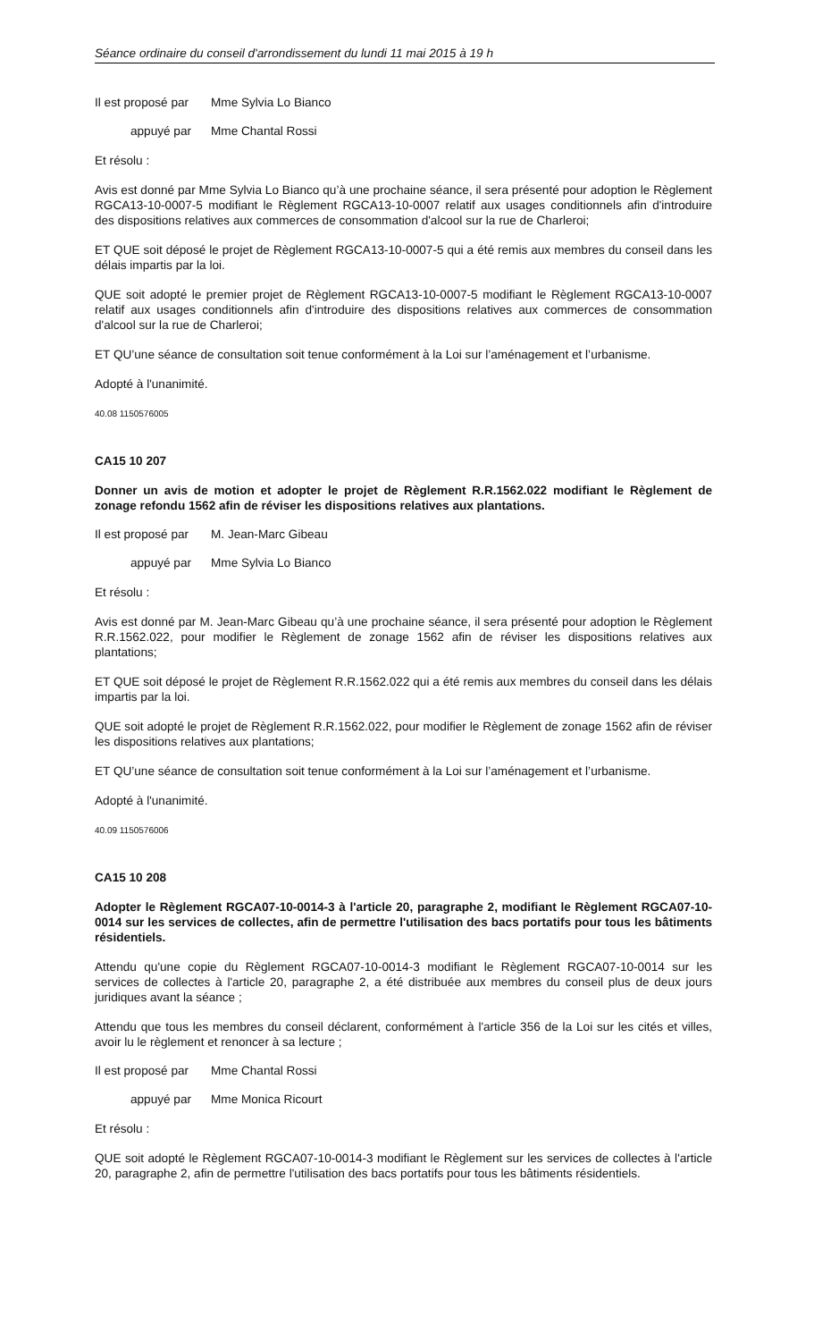Séance ordinaire du conseil d'arrondissement du lundi 11 mai 2015 à 19 h
Il est proposé par Mme Sylvia Lo Bianco
appuyé par Mme Chantal Rossi
Et résolu :
Avis est donné par Mme Sylvia Lo Bianco qu’à une prochaine séance, il sera présenté pour adoption le Règlement RGCA13-10-0007-5 modifiant le Règlement RGCA13-10-0007 relatif aux usages conditionnels afin d'introduire des dispositions relatives aux commerces de consommation d'alcool sur la rue de Charleroi;
ET QUE soit déposé le projet de Règlement RGCA13-10-0007-5 qui a été remis aux membres du conseil dans les délais impartis par la loi.
QUE soit adopté le premier projet de Règlement RGCA13-10-0007-5 modifiant le Règlement RGCA13-10-0007 relatif aux usages conditionnels afin d'introduire des dispositions relatives aux commerces de consommation d'alcool sur la rue de Charleroi;
ET QU’une séance de consultation soit tenue conformément à la Loi sur l’aménagement et l’urbanisme.
Adopté à l'unanimité.
40.08 1150576005
CA15 10 207
Donner un avis de motion et adopter le projet de Règlement R.R.1562.022 modifiant le Règlement de zonage refondu 1562 afin de réviser les dispositions relatives aux plantations.
Il est proposé par M. Jean-Marc Gibeau
appuyé par Mme Sylvia Lo Bianco
Et résolu :
Avis est donné par M. Jean-Marc Gibeau qu’à une prochaine séance, il sera présenté pour adoption le Règlement R.R.1562.022, pour modifier le Règlement de zonage 1562 afin de réviser les dispositions relatives aux plantations;
ET QUE soit déposé le projet de Règlement R.R.1562.022 qui a été remis aux membres du conseil dans les délais impartis par la loi.
QUE soit adopté le projet de Règlement R.R.1562.022, pour modifier le Règlement de zonage 1562 afin de réviser les dispositions relatives aux plantations;
ET QU’une séance de consultation soit tenue conformément à la Loi sur l’aménagement et l’urbanisme.
Adopté à l'unanimité.
40.09 1150576006
CA15 10 208
Adopter le Règlement RGCA07-10-0014-3 à l'article 20, paragraphe 2, modifiant le Règlement RGCA07-10-0014 sur les services de collectes, afin de permettre l'utilisation des bacs portatifs pour tous les bâtiments résidentiels.
Attendu qu'une copie du Règlement RGCA07-10-0014-3 modifiant le Règlement RGCA07-10-0014 sur les services de collectes à l'article 20, paragraphe 2, a été distribuée aux membres du conseil plus de deux jours juridiques avant la séance ;
Attendu que tous les membres du conseil déclarent, conformément à l'article 356 de la Loi sur les cités et villes, avoir lu le règlement et renoncer à sa lecture ;
Il est proposé par Mme Chantal Rossi
appuyé par Mme Monica Ricourt
Et résolu :
QUE soit adopté le Règlement RGCA07-10-0014-3 modifiant le Règlement sur les services de collectes à l'article 20, paragraphe 2, afin de permettre l'utilisation des bacs portatifs pour tous les bâtiments résidentiels.